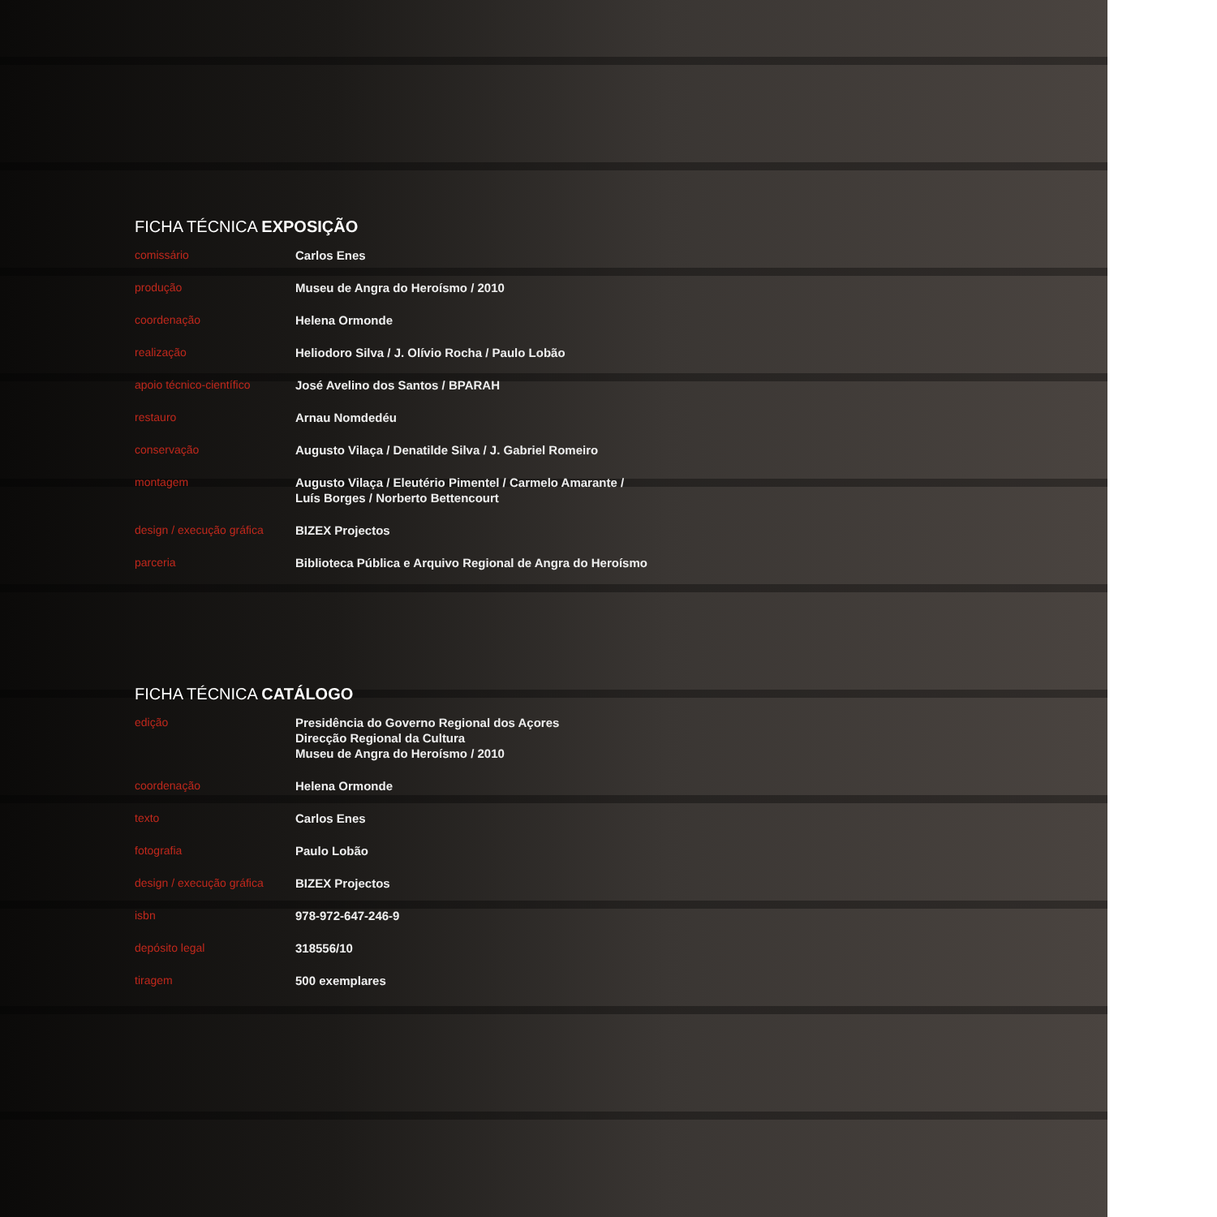FICHA TÉCNICA EXPOSIÇÃO
| comissário | Carlos Enes |
| produção | Museu de Angra do Heroísmo / 2010 |
| coordenação | Helena Ormonde |
| realização | Heliodoro Silva / J. Olívio Rocha / Paulo Lobão |
| apoio técnico-científico | José Avelino dos Santos / BPARAH |
| restauro | Arnau Nomdedéu |
| conservação | Augusto Vilaça / Denatilde Silva / J. Gabriel Romeiro |
| montagem | Augusto Vilaça / Eleutério Pimentel / Carmelo Amarante / Luís Borges / Norberto Bettencourt |
| design / execução gráfica | BIZEX Projectos |
| parceria | Biblioteca Pública e Arquivo Regional de Angra do Heroísmo |
FICHA TÉCNICA CATÁLOGO
| edição | Presidência do Governo Regional dos Açores Direcção Regional da Cultura Museu de Angra do Heroísmo / 2010 |
| coordenação | Helena Ormonde |
| texto | Carlos Enes |
| fotografia | Paulo Lobão |
| design / execução gráfica | BIZEX Projectos |
| isbn | 978-972-647-246-9 |
| depósito legal | 318556/10 |
| tiragem | 500 exemplares |